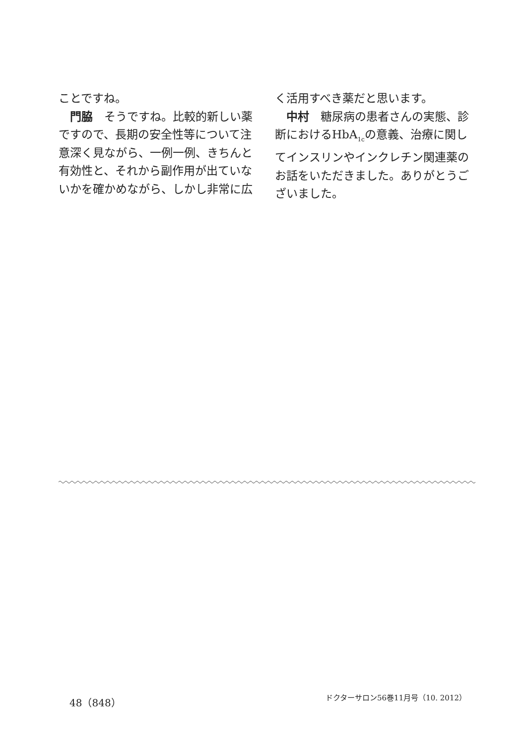ことですね。
門脇　そうですね。比較的新しい薬ですので、長期の安全性等について注意深く見ながら、一例一例、きちんと有効性と、それから副作用が出ていないかを確かめながら、しかし非常に広
く活用すべき薬だと思います。
中村　糖尿病の患者さんの実態、診断におけるHbA<sub>1c</sub>の意義、治療に関してインスリンやインクレチン関連薬のお話をいただきました。ありがとうございました。
48（848） ドクターサロン56巻11月号（10. 2012）